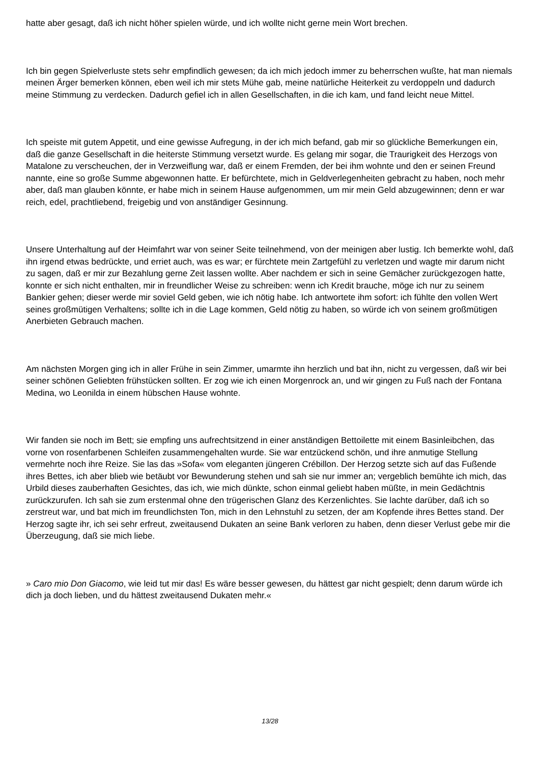hatte aber gesagt, daß ich nicht höher spielen würde, und ich wollte nicht gerne mein Wort brechen.
Ich bin gegen Spielverluste stets sehr empfindlich gewesen; da ich mich jedoch immer zu beherrschen wußte, hat man niemals meinen Ärger bemerken können, eben weil ich mir stets Mühe gab, meine natürliche Heiterkeit zu verdoppeln und dadurch meine Stimmung zu verdecken. Dadurch gefiel ich in allen Gesellschaften, in die ich kam, und fand leicht neue Mittel.
Ich speiste mit gutem Appetit, und eine gewisse Aufregung, in der ich mich befand, gab mir so glückliche Bemerkungen ein, daß die ganze Gesellschaft in die heiterste Stimmung versetzt wurde. Es gelang mir sogar, die Traurigkeit des Herzogs von Matalone zu verscheuchen, der in Verzweiflung war, daß er einem Fremden, der bei ihm wohnte und den er seinen Freund nannte, eine so große Summe abgewonnen hatte. Er befürchtete, mich in Geldverlegenheiten gebracht zu haben, noch mehr aber, daß man glauben könnte, er habe mich in seinem Hause aufgenommen, um mir mein Geld abzugewinnen; denn er war reich, edel, prachtliebend, freigebig und von anständiger Gesinnung.
Unsere Unterhaltung auf der Heimfahrt war von seiner Seite teilnehmend, von der meinigen aber lustig. Ich bemerkte wohl, daß ihn irgend etwas bedrückte, und erriet auch, was es war; er fürchtete mein Zartgefühl zu verletzen und wagte mir darum nicht zu sagen, daß er mir zur Bezahlung gerne Zeit lassen wollte. Aber nachdem er sich in seine Gemächer zurückgezogen hatte, konnte er sich nicht enthalten, mir in freundlicher Weise zu schreiben: wenn ich Kredit brauche, möge ich nur zu seinem Bankier gehen; dieser werde mir soviel Geld geben, wie ich nötig habe. Ich antwortete ihm sofort: ich fühlte den vollen Wert seines großmütigen Verhaltens; sollte ich in die Lage kommen, Geld nötig zu haben, so würde ich von seinem großmütigen Anerbieten Gebrauch machen.
Am nächsten Morgen ging ich in aller Frühe in sein Zimmer, umarmte ihn herzlich und bat ihn, nicht zu vergessen, daß wir bei seiner schönen Geliebten frühstücken sollten. Er zog wie ich einen Morgenrock an, und wir gingen zu Fuß nach der Fontana Medina, wo Leonilda in einem hübschen Hause wohnte.
Wir fanden sie noch im Bett; sie empfing uns aufrechtsitzend in einer anständigen Bettoilette mit einem Basinleibchen, das vorne von rosenfarbenen Schleifen zusammengehalten wurde. Sie war entzückend schön, und ihre anmutige Stellung vermehrte noch ihre Reize. Sie las das »Sofa« vom eleganten jüngeren Crébillon. Der Herzog setzte sich auf das Fußende ihres Bettes, ich aber blieb wie betäubt vor Bewunderung stehen und sah sie nur immer an; vergeblich bemühte ich mich, das Urbild dieses zauberhaften Gesichtes, das ich, wie mich dünkte, schon einmal geliebt haben müßte, in mein Gedächtnis zurückzurufen. Ich sah sie zum erstenmal ohne den trügerischen Glanz des Kerzenlichtes. Sie lachte darüber, daß ich so zerstreut war, und bat mich im freundlichsten Ton, mich in den Lehnstuhl zu setzen, der am Kopfende ihres Bettes stand. Der Herzog sagte ihr, ich sei sehr erfreut, zweitausend Dukaten an seine Bank verloren zu haben, denn dieser Verlust gebe mir die Überzeugung, daß sie mich liebe.
» Caro mio Don Giacomo, wie leid tut mir das! Es wäre besser gewesen, du hättest gar nicht gespielt; denn darum würde ich dich ja doch lieben, und du hättest zweitausend Dukaten mehr.«
13/28